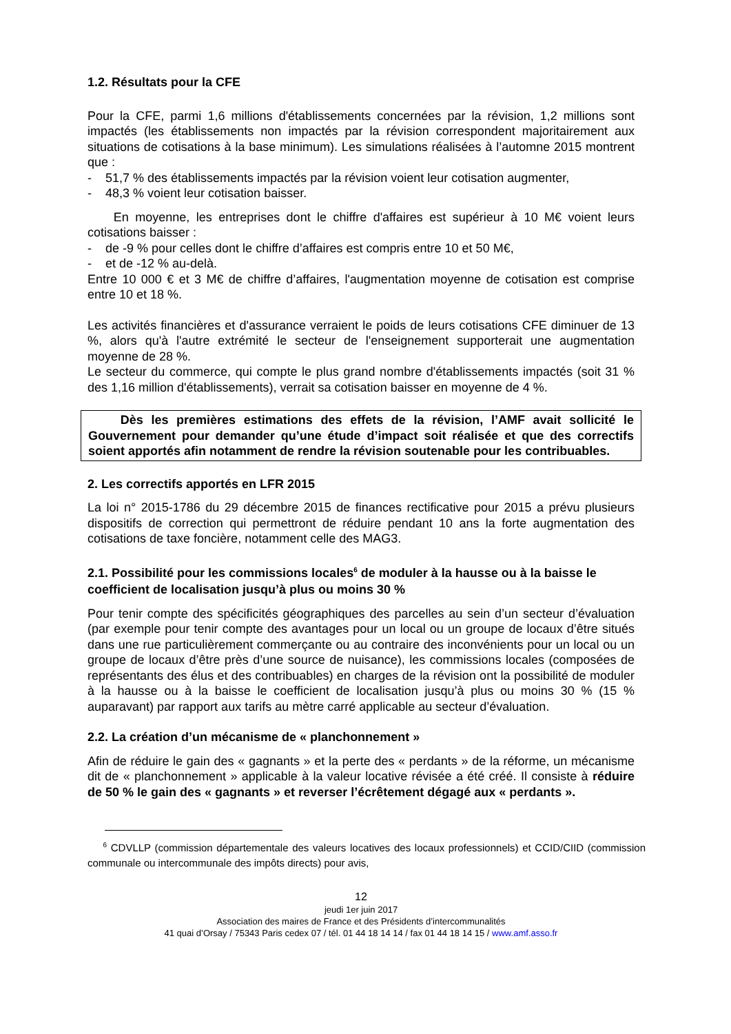1.2. Résultats pour la CFE
Pour la CFE, parmi 1,6 millions d'établissements concernées par la révision, 1,2 millions sont impactés (les établissements non impactés par la révision correspondent majoritairement aux situations de cotisations à la base minimum). Les simulations réalisées à l’automne 2015 montrent que :
- 51,7 % des établissements impactés par la révision voient leur cotisation augmenter,
- 48,3 % voient leur cotisation baisser.
En moyenne, les entreprises dont le chiffre d'affaires est supérieur à 10 M€ voient leurs cotisations baisser :
- de -9 % pour celles dont le chiffre d’affaires est compris entre 10 et 50 M€,
- et de -12 % au-delà.
Entre 10 000 € et 3 M€ de chiffre d’affaires, l'augmentation moyenne de cotisation est comprise entre 10 et 18 %.
Les activités financières et d'assurance verraient le poids de leurs cotisations CFE diminuer de 13 %, alors qu'à l'autre extrémité le secteur de l'enseignement supporterait une augmentation moyenne de 28 %.
Le secteur du commerce, qui compte le plus grand nombre d'établissements impactés (soit 31 % des 1,16 million d'établissements), verrait sa cotisation baisser en moyenne de 4 %.
Dès les premières estimations des effets de la révision, l’AMF avait sollicité le Gouvernement pour demander qu’une étude d’impact soit réalisée et que des correctifs soient apportés afin notamment de rendre la révision soutenable pour les contribuables.
2. Les correctifs apportés en LFR 2015
La loi n° 2015-1786 du 29 décembre 2015 de finances rectificative pour 2015 a prévu plusieurs dispositifs de correction qui permettront de réduire pendant 10 ans la forte augmentation des cotisations de taxe foncière, notamment celle des MAG3.
2.1. Possibilité pour les commissions locales<sup>6</sup> de moduler à la hausse ou à la baisse le coefficient de localisation jusqu’à plus ou moins 30 %
Pour tenir compte des spécificités géographiques des parcelles au sein d’un secteur d’évaluation (par exemple pour tenir compte des avantages pour un local ou un groupe de locaux d’être situés dans une rue particulièrement commerçante ou au contraire des inconvénients pour un local ou un groupe de locaux d’être près d’une source de nuisance), les commissions locales (composées de représentants des élus et des contribuables) en charges de la révision ont la possibilité de moduler à la hausse ou à la baisse le coefficient de localisation jusqu’à plus ou moins 30 % (15 % auparavant) par rapport aux tarifs au mètre carré applicable au secteur d’évaluation.
2.2. La création d’un mécanisme de « planchonnement »
Afin de réduire le gain des « gagnants » et la perte des « perdants » de la réforme, un mécanisme dit de « planchonnement » applicable à la valeur locative révisée a été créé. Il consiste à réduire de 50 % le gain des « gagnants » et reverser l’écrêtement dégagé aux « perdants ».
<sup>6</sup> CDVLLP (commission départementale des valeurs locatives des locaux professionnels) et CCID/CIID (commission communale ou intercommunale des impôts directs) pour avis,
12
jeudi 1er juin 2017
Association des maires de France et des Présidents d’intercommunalités
41 quai d’Orsay / 75343 Paris cedex 07 / tél. 01 44 18 14 14 / fax 01 44 18 14 15 / www.amf.asso.fr